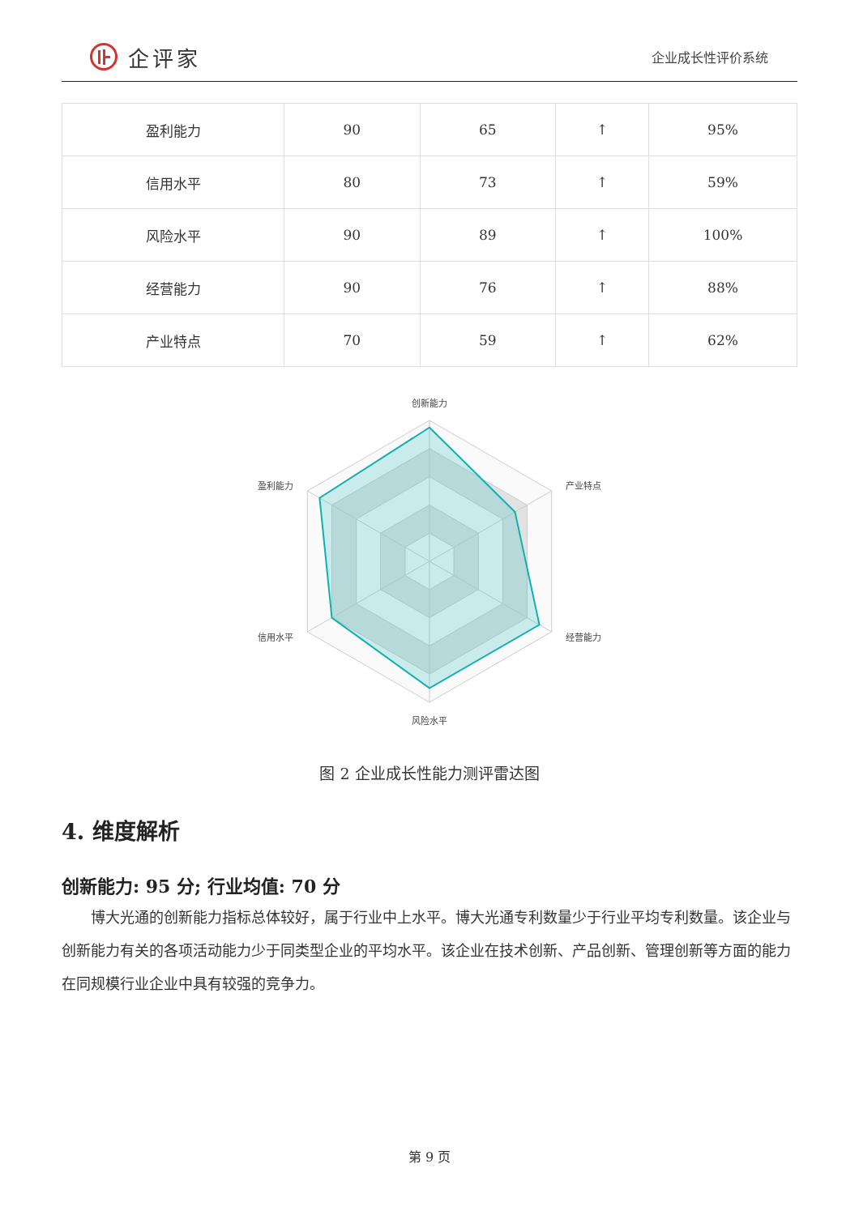企评家
企业成长性评价系统
| 盈利能力 | 90 | 65 | ↑ | 95% |
| 信用水平 | 80 | 73 | ↑ | 59% |
| 风险水平 | 90 | 89 | ↑ | 100% |
| 经营能力 | 90 | 76 | ↑ | 88% |
| 产业特点 | 70 | 59 | ↑ | 62% |
创新能力
产业特点
经营能力
风险水平
信用水平
盈利能力
图 2 企业成长性能力测评雷达图
4. 维度解析
创新能力: 95 分; 行业均值: 70 分
博大光通的创新能力指标总体较好，属于行业中上水平。博大光通专利数量少于行业平均专利数量。该企业与创新能力有关的各项活动能力少于同类型企业的平均水平。该企业在技术创新、产品创新、管理创新等方面的能力在同规模行业企业中具有较强的竞争力。
第 9 页